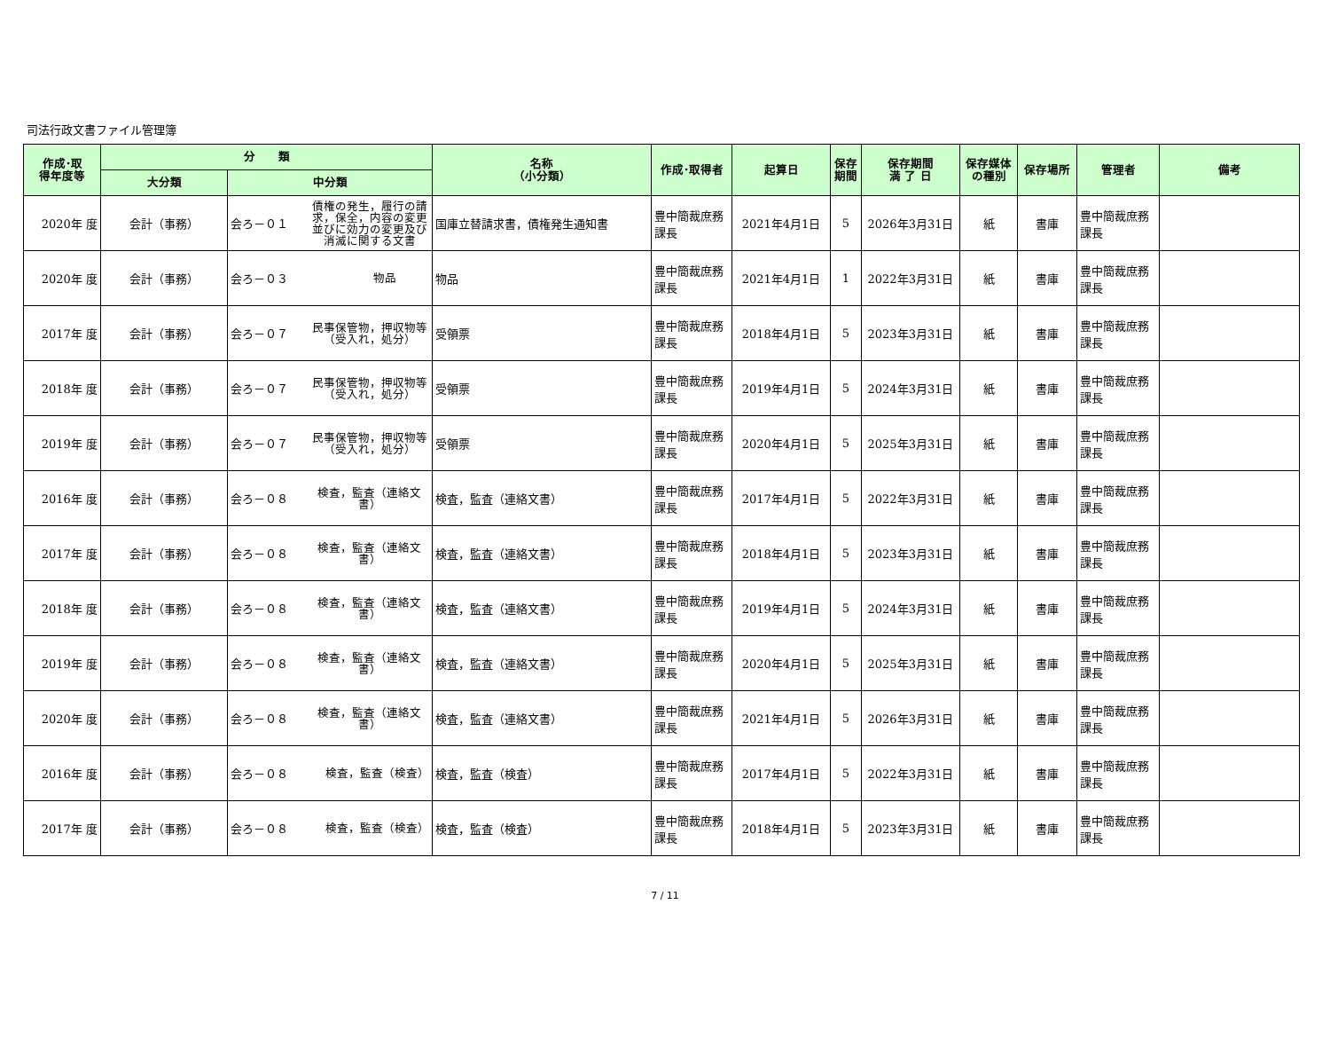司法行政文書ファイル管理簿
| 作成･取 得年度等 | 分 類 | | 名称 （小分類） | 作成･取得者 | 起算日 | 保存 期間 | 保存期間 満 了 日 | 保存媒体 の種別 | 保存場所 | 管理者 | 備考 |
| --- | --- | --- | --- | --- | --- | --- | --- | --- | --- | --- | --- |
| | 大分類 | 中分類 | | | | | | | | | |
| 2020年 度 | 会計（事務） | 会ろ－０１ 債権の発生，履行の請求，保全，内容の変更並びに効力の変更及び消滅に関する文書 | 国庫立替請求書，債権発生通知書 | 豊中簡裁庶務課長 | 2021年4月1日 | 5 | 2026年3月31日 | 紙 | 書庫 | 豊中簡裁庶務課長 | |
| 2020年 度 | 会計（事務） | 会ろ－０３ 物品 | 物品 | 豊中簡裁庶務課長 | 2021年4月1日 | 1 | 2022年3月31日 | 紙 | 書庫 | 豊中簡裁庶務課長 | |
| 2017年 度 | 会計（事務） | 会ろ－０７ 民事保管物，押収物等（受入れ，処分） | 受領票 | 豊中簡裁庶務課長 | 2018年4月1日 | 5 | 2023年3月31日 | 紙 | 書庫 | 豊中簡裁庶務課長 | |
| 2018年 度 | 会計（事務） | 会ろ－０７ 民事保管物，押収物等（受入れ，処分） | 受領票 | 豊中簡裁庶務課長 | 2019年4月1日 | 5 | 2024年3月31日 | 紙 | 書庫 | 豊中簡裁庶務課長 | |
| 2019年 度 | 会計（事務） | 会ろ－０７ 民事保管物，押収物等（受入れ，処分） | 受領票 | 豊中簡裁庶務課長 | 2020年4月1日 | 5 | 2025年3月31日 | 紙 | 書庫 | 豊中簡裁庶務課長 | |
| 2016年 度 | 会計（事務） | 会ろ－０８ 検査，監査（連絡文書） | 検査，監査（連絡文書） | 豊中簡裁庶務課長 | 2017年4月1日 | 5 | 2022年3月31日 | 紙 | 書庫 | 豊中簡裁庶務課長 | |
| 2017年 度 | 会計（事務） | 会ろ－０８ 検査，監査（連絡文書） | 検査，監査（連絡文書） | 豊中簡裁庶務課長 | 2018年4月1日 | 5 | 2023年3月31日 | 紙 | 書庫 | 豊中簡裁庶務課長 | |
| 2018年 度 | 会計（事務） | 会ろ－０８ 検査，監査（連絡文書） | 検査，監査（連絡文書） | 豊中簡裁庶務課長 | 2019年4月1日 | 5 | 2024年3月31日 | 紙 | 書庫 | 豊中簡裁庶務課長 | |
| 2019年 度 | 会計（事務） | 会ろ－０８ 検査，監査（連絡文書） | 検査，監査（連絡文書） | 豊中簡裁庶務課長 | 2020年4月1日 | 5 | 2025年3月31日 | 紙 | 書庫 | 豊中簡裁庶務課長 | |
| 2020年 度 | 会計（事務） | 会ろ－０８ 検査，監査（連絡文書） | 検査，監査（連絡文書） | 豊中簡裁庶務課長 | 2021年4月1日 | 5 | 2026年3月31日 | 紙 | 書庫 | 豊中簡裁庶務課長 | |
| 2016年 度 | 会計（事務） | 会ろ－０８ 検査，監査（検査） | 検査，監査（検査） | 豊中簡裁庶務課長 | 2017年4月1日 | 5 | 2022年3月31日 | 紙 | 書庫 | 豊中簡裁庶務課長 | |
| 2017年 度 | 会計（事務） | 会ろ－０８ 検査，監査（検査） | 検査，監査（検査） | 豊中簡裁庶務課長 | 2018年4月1日 | 5 | 2023年3月31日 | 紙 | 書庫 | 豊中簡裁庶務課長 | |
7 / 11